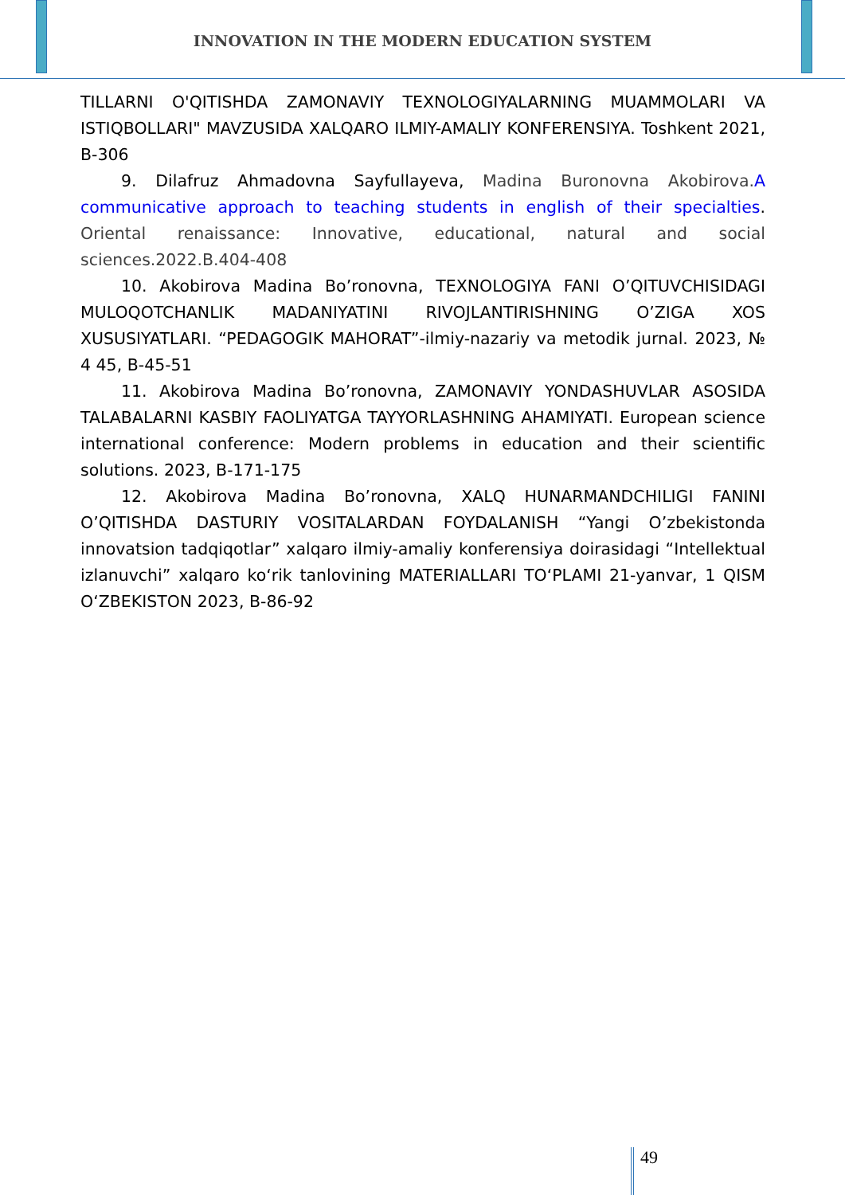INNOVATION IN THE MODERN EDUCATION SYSTEM
TILLARNI O'QITISHDA ZAMONAVIY TEXNOLOGIYALARNING MUAMMOLARI VA ISTIQBOLLARI" MAVZUSIDA XALQARO ILMIY-AMALIY KONFERENSIYA. Toshkent 2021, B-306
9. Dilafruz Ahmadovna Sayfullayeva, Madina Buronovna Akobirova. A communicative approach to teaching students in english of their specialties. Oriental renaissance: Innovative, educational, natural and social sciences.2022.B.404-408
10. Akobirova Madina Bo’ronovna, TEXNOLOGIYA FANI O’QITUVCHISIDAGI MULOQOTCHANLIK MADANIYATINI RIVOJLANTIRISHNING O’ZIGA XOS XUSUSIYATLARI. “PEDAGOGIK MAHORAT”-ilmiy-nazariy va metodik jurnal. 2023, № 4 45, B-45-51
11. Akobirova Madina Bo’ronovna, ZAMONAVIY YONDASHUVLAR ASOSIDA TALABALARNI KASBIY FAOLIYATGA TAYYORLASHNING AHAMIYATI. European science international conference: Modern problems in education and their scientific solutions. 2023, B-171-175
12. Akobirova Madina Bo’ronovna, XALQ HUNARMANDCHILIGI FANINI O’QITISHDA DASTURIY VOSITALARDAN FOYDALANISH “Yangi O’zbekistonda innovatsion tadqiqotlar” xalqaro ilmiy-amaliy konferensiya doirasidagi “Intellektual izlanuvchi” xalqaro ko‘rik tanlovining MATERIALLARI TO‘PLAMI 21-yanvar, 1 QISM O‘ZBEKISTON 2023, B-86-92
49